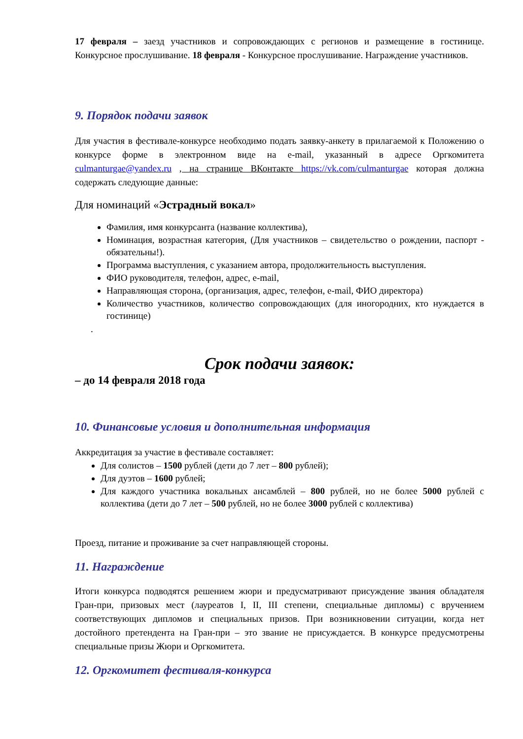17 февраля – заезд участников и сопровождающих с регионов и размещение в гостинице. Конкурсное прослушивание. 18 февраля - Конкурсное прослушивание. Награждение участников.
9. Порядок подачи заявок
Для участия в фестивале-конкурсе необходимо подать заявку-анкету в прилагаемой к Положению о конкурсе форме в электронном виде на e-mail, указанный в адресе Оргкомитета culmanturgae@yandex.ru , на странице ВКонтакте https://vk.com/culmanturgae которая должна содержать следующие данные:
Для номинаций «Эстрадный вокал»
Фамилия, имя конкурсанта (название коллектива),
Номинация, возрастная категория, (Для участников – свидетельство о рождении, паспорт - обязательны!).
Программа выступления, с указанием автора, продолжительность выступления.
ФИО руководителя, телефон, адрес, e-mail,
Направляющая сторона, (организация, адрес, телефон, e-mail, ФИО директора)
Количество участников, количество сопровождающих (для иногородних, кто нуждается в гостинице)
.
Срок подачи заявок:
– до 14 февраля 2018 года
10. Финансовые условия и дополнительная информация
Аккредитация за участие в фестивале составляет:
Для солистов – 1500 рублей (дети до 7 лет – 800 рублей);
Для дуэтов – 1600 рублей;
Для каждого участника вокальных ансамблей – 800 рублей, но не более 5000 рублей с коллектива (дети до 7 лет – 500 рублей, но не более 3000 рублей с коллектива)
Проезд, питание и проживание за счет направляющей стороны.
11. Награждение
Итоги конкурса подводятся решением жюри и предусматривают присуждение звания обладателя Гран-при, призовых мест (лауреатов I, II, III степени, специальные дипломы) с вручением соответствующих дипломов и специальных призов. При возникновении ситуации, когда нет достойного претендента на Гран-при – это звание не присуждается. В конкурсе предусмотрены специальные призы Жюри и Оргкомитета.
12. Оргкомитет фестиваля-конкурса